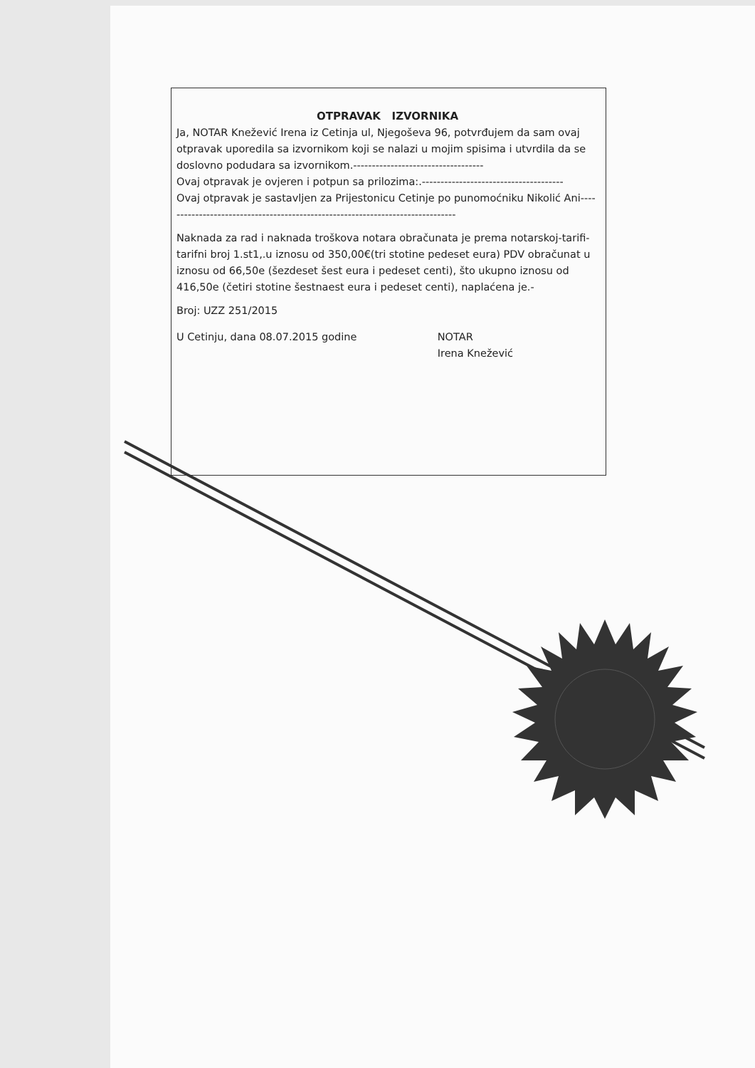OTPRAVAK IZVORNIKA
Ja, NOTAR Knežević Irena iz Cetinja ul, Njegoševa 96, potvrđujem da sam ovaj otpravak uporedila sa izvornikom koji se nalazi u mojim spisima i utvrdila da se doslovno podudara sa izvornikom.-----------------------------------
Ovaj otpravak je ovjeren i potpun sa prilozima:.--------------------------------------
Ovaj otpravak je sastavljen za Prijestonicu Cetinje po punomoćniku Nikolić Ani-------------------------------------------------------------------------------
Naknada za rad i naknada troškova notara obračunata je prema notarskoj-tarifi-tarifni broj 1.st1,.u iznosu od 350,00€(tri stotine pedeset eura) PDV obračunat u iznosu od 66,50e (šezdeset šest eura i pedeset centi), što ukupno iznosu od 416,50e (četiri stotine šestnaest eura i pedeset centi), naplaćena je.-
Broj: UZZ 251/2015
U Cetinju, dana 08.07.2015 godine NOTAR
Irena Knežević